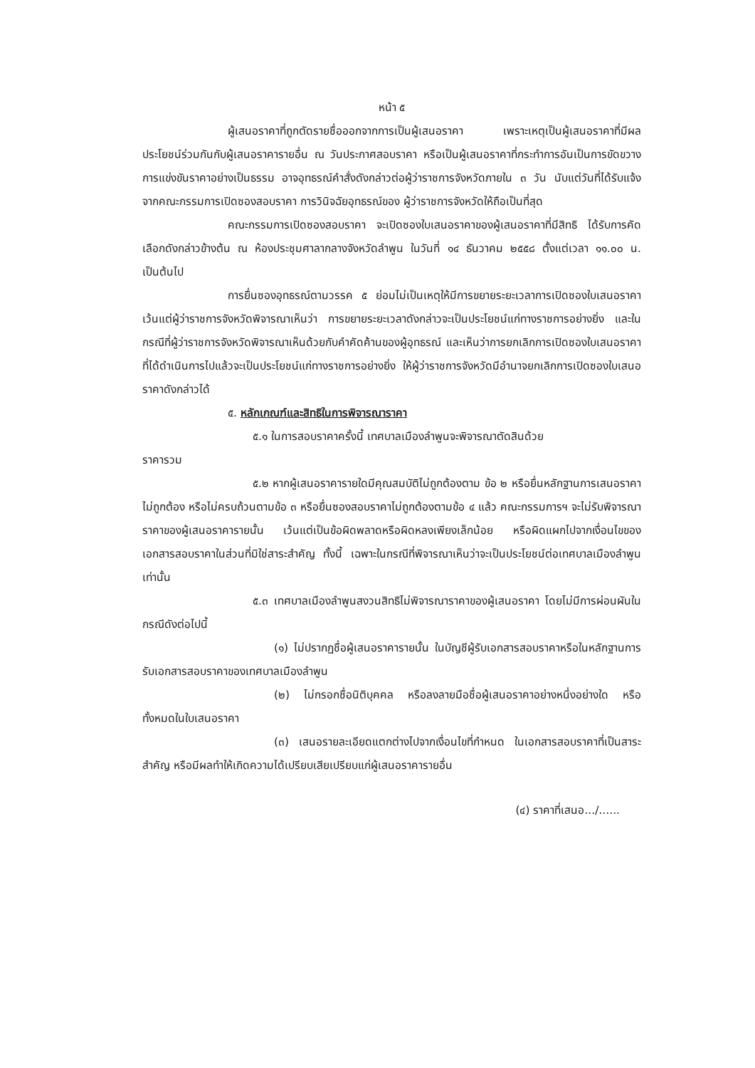หน้า ๕
ผู้เสนอราคาที่ถูกตัดรายชื่อออกจากการเป็นผู้เสนอราคา เพราะเหตุเป็นผู้เสนอราคาที่มีผลประโยชน์ร่วมกันกับผู้เสนอราคารายอื่น ณ วันประกาศสอบราคา หรือเป็นผู้เสนอราคาที่กระทำการอันเป็นการขัดขวางการแข่งขันราคาอย่างเป็นธรรม อาจอุทธรณ์คำสั่งดังกล่าวต่อผู้ว่าราชการจังหวัดภายใน ๓ วัน นับแต่วันที่ได้รับแจ้งจากคณะกรรมการเปิดซองสอบราคา การวินิจฉัยอุทธรณ์ของ ผู้ว่าราชการจังหวัดให้ถือเป็นที่สุด
คณะกรรมการเปิดซองสอบราคา จะเปิดซองใบเสนอราคาของผู้เสนอราคาที่มีสิทธิ ได้รับการคัดเลือกดังกล่าวข้างต้น ณ ห้องประชุมศาลากลางจังหวัดลำพูน ในวันที่ ๑๔ ธันวาคม ๒๕๕๘ ตั้งแต่เวลา ๑๑.๐๐ น. เป็นต้นไป
การยื่นซองอุทธรณ์ตามวรรค ๕ ย่อมไม่เป็นเหตุให้มีการขยายระยะเวลาการเปิดซองใบเสนอราคา เว้นแต่ผู้ว่าราชการจังหวัดพิจารณาเห็นว่า การขยายระยะเวลาดังกล่าวจะเป็นประโยชน์แก่ทางราชการอย่างยิ่ง และในกรณีที่ผู้ว่าราชการจังหวัดพิจารณาเห็นด้วยกับคำคัดค้านของผู้อุทธรณ์ และเห็นว่าการยกเลิกการเปิดซองใบเสนอราคาที่ได้ดำเนินการไปแล้วจะเป็นประโยชน์แก่ทางราชการอย่างยิ่ง ให้ผู้ว่าราชการจังหวัดมีอำนาจยกเลิกการเปิดซองใบเสนอราคาดังกล่าวได้
๕. หลักเกณฑ์และสิทธิในการพิจารณาราคา
๕.๑ ในการสอบราคาครั้งนี้ เทศบาลเมืองลำพูนจะพิจารณาตัดสินด้วย
ราคารวม
๕.๒ หากผู้เสนอราคารายใดมีคุณสมบัติไม่ถูกต้องตาม ข้อ ๒ หรือยื่นหลักฐานการเสนอราคาไม่ถูกต้อง หรือไม่ครบถ้วนตามข้อ ๓ หรือยื่นซองสอบราคาไม่ถูกต้องตามข้อ ๔ แล้ว คณะกรรมการฯ จะไม่รับพิจารณาราคาของผู้เสนอราคารายนั้น เว้นแต่เป็นข้อผิดพลาดหรือผิดหลงเพียงเล็กน้อย หรือผิดแผกไปจากเงื่อนไขของเอกสารสอบราคาในส่วนที่มิใช่สาระสำคัญ ทั้งนี้ เฉพาะในกรณีที่พิจารณาเห็นว่าจะเป็นประโยชน์ต่อเทศบาลเมืองลำพูนเท่านั้น
๕.๓ เทศบาลเมืองลำพูนสงวนสิทธิไม่พิจารณาราคาของผู้เสนอราคา โดยไม่มีการผ่อนผันในกรณีดังต่อไปนี้
(๑) ไม่ปรากฏชื่อผู้เสนอราคารายนั้น ในบัญชีผู้รับเอกสารสอบราคาหรือในหลักฐานการรับเอกสารสอบราคาของเทศบาลเมืองลำพูน
(๒) ไม่กรอกชื่อนิติบุคคล หรือลงลายมือชื่อผู้เสนอราคาอย่างหนึ่งอย่างใด หรือทั้งหมดในใบเสนอราคา
(๓) เสนอรายละเอียดแตกต่างไปจากเงื่อนไขที่กำหนด ในเอกสารสอบราคาที่เป็นสาระสำคัญ หรือมีผลทำให้เกิดความได้เปรียบเสียเปรียบแก่ผู้เสนอราคารายอื่น
(๔) ราคาที่เสนอ.../......